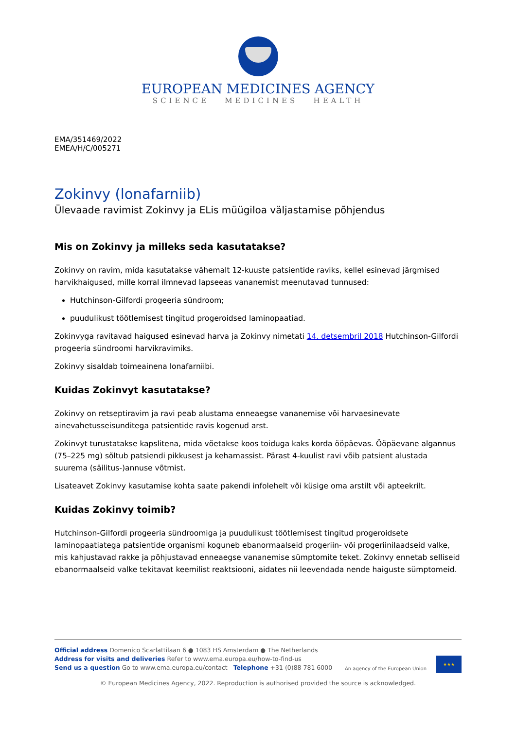EUROPEAN MEDICINES AGENCY
SCIENCE MEDICINES HEALTH
EMA/351469/2022
EMEA/H/C/005271
Zokinvy (lonafarniib)
Ülevaade ravimist Zokinvy ja ELis müügiloa väljastamise põhjendus
Mis on Zokinvy ja milleks seda kasutatakse?
Zokinvy on ravim, mida kasutatakse vähemalt 12-kuuste patsientide raviks, kellel esinevad järgmised harvikhaigused, mille korral ilmnevad lapseeas vananemist meenutavad tunnused:
Hutchinson-Gilfordi progeeria sündroom;
puudulikust töötlemisest tingitud progeroidsed laminopaatiad.
Zokinvyga ravitavad haigused esinevad harva ja Zokinvy nimetati 14. detsembril 2018 Hutchinson-Gilfordi progeeria sündroomi harvikravimiks.
Zokinvy sisaldab toimeainena lonafarniibi.
Kuidas Zokinvyt kasutatakse?
Zokinvy on retseptiravim ja ravi peab alustama enneaegse vananemise või harvaesinevate ainevahetusseisunditega patsientide ravis kogenud arst.
Zokinvyt turustatakse kapslitena, mida võetakse koos toiduga kaks korda ööpäevas. Ööpäevane algannus (75–225 mg) sõltub patsiendi pikkusest ja kehamassist. Pärast 4-kuulist ravi võib patsient alustada suurema (säilitus-)annuse võtmist.
Lisateavet Zokinvy kasutamise kohta saate pakendi infolehelt või küsige oma arstilt või apteekrilt.
Kuidas Zokinvy toimib?
Hutchinson-Gilfordi progeeria sündroomiga ja puudulikust töötlemisest tingitud progeroidsete laminopaatiatega patsientide organismi koguneb ebanormaalseid progeriin- või progeriinilaadseid valke, mis kahjustavad rakke ja põhjustavad enneaegse vananemise sümptomite teket. Zokinvy ennetab selliseid ebanormaalseid valke tekitavat keemilist reaktsiooni, aidates nii leevendada nende haiguste sümptomeid.
Official address Domenico Scarlattilaan 6 ● 1083 HS Amsterdam ● The Netherlands
Address for visits and deliveries Refer to www.ema.europa.eu/how-to-find-us
Send us a question Go to www.ema.europa.eu/contact Telephone +31 (0)88 781 6000
An agency of the European Union
★★★
© European Medicines Agency, 2022. Reproduction is authorised provided the source is acknowledged.